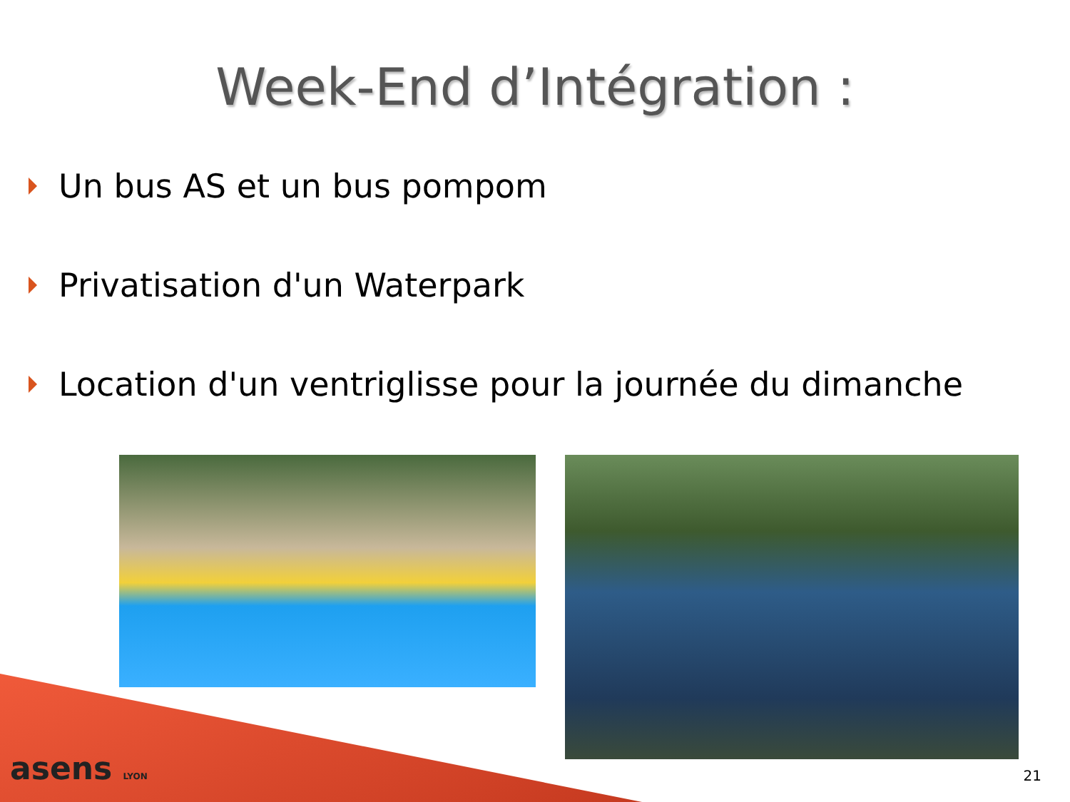Week-End d’Intégration :
Un bus AS et un bus pompom
Privatisation d'un Waterpark
Location d'un ventriglisse pour la journée du dimanche
asens LYON 21